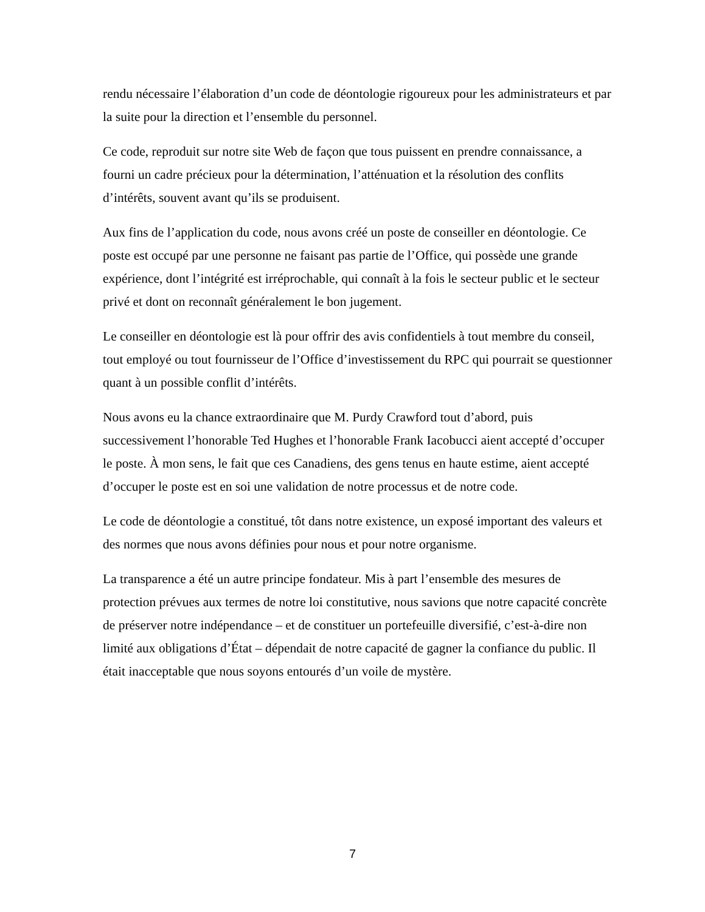rendu nécessaire l’élaboration d’un code de déontologie rigoureux pour les administrateurs et par la suite pour la direction et l’ensemble du personnel.
Ce code, reproduit sur notre site Web de façon que tous puissent en prendre connaissance, a fourni un cadre précieux pour la détermination, l’atténuation et la résolution des conflits d’intérêts, souvent avant qu’ils se produisent.
Aux fins de l’application du code, nous avons créé un poste de conseiller en déontologie. Ce poste est occupé par une personne ne faisant pas partie de l’Office, qui possède une grande expérience, dont l’intégrité est irréprochable, qui connaît à la fois le secteur public et le secteur privé et dont on reconnaît généralement le bon jugement.
Le conseiller en déontologie est là pour offrir des avis confidentiels à tout membre du conseil, tout employé ou tout fournisseur de l’Office d’investissement du RPC qui pourrait se questionner quant à un possible conflit d’intérêts.
Nous avons eu la chance extraordinaire que M. Purdy Crawford tout d’abord, puis successivement l’honorable Ted Hughes et l’honorable Frank Iacobucci aient accepté d’occuper le poste. À mon sens, le fait que ces Canadiens, des gens tenus en haute estime, aient accepté d’occuper le poste est en soi une validation de notre processus et de notre code.
Le code de déontologie a constitué, tôt dans notre existence, un exposé important des valeurs et des normes que nous avons définies pour nous et pour notre organisme.
La transparence a été un autre principe fondateur. Mis à part l’ensemble des mesures de protection prévues aux termes de notre loi constitutive, nous savions que notre capacité concrète de préserver notre indépendance – et de constituer un portefeuille diversifié, c’est-à-dire non limité aux obligations d’État – dépendait de notre capacité de gagner la confiance du public. Il était inacceptable que nous soyons entourés d’un voile de mystère.
7